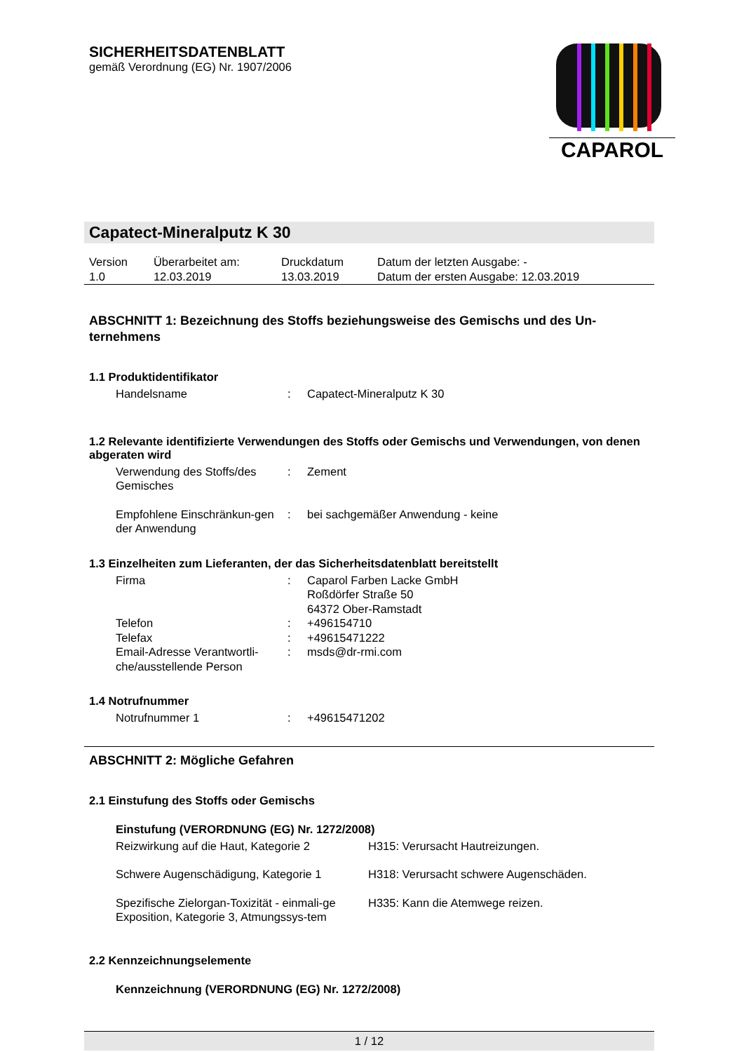SICHERHEITSDATENBLATT
gemäß Verordnung (EG) Nr. 1907/2006
CAPAROL
Capatect-Mineralputz K 30
| Version 1.0 | Überarbeitet am: 12.03.2019 | Druckdatum 13.03.2019 | Datum der letzten Ausgabe: - Datum der ersten Ausgabe: 12.03.2019 |
ABSCHNITT 1: Bezeichnung des Stoffs beziehungsweise des Gemischs und des Un-ternehmens
1.1 Produktidentifikator
| Handelsname | : | Capatect-Mineralputz K 30 |
1.2 Relevante identifizierte Verwendungen des Stoffs oder Gemischs und Verwendungen, von denen abgeraten wird
| Verwendung des Stoffs/des Gemisches | : | Zement |
| Empfohlene Einschränkun-gen der Anwendung | : | bei sachgemäßer Anwendung - keine |
1.3 Einzelheiten zum Lieferanten, der das Sicherheitsdatenblatt bereitstellt
| Firma | : | Caparol Farben Lacke GmbH Roßdörfer Straße 50 64372 Ober-Ramstadt |
| Telefon | : | +496154710 |
| Telefax | : | +49615471222 |
| Email-Adresse Verantwortli-che/ausstellende Person | : | msds@dr-rmi.com |
1.4 Notrufnummer
| Notrufnummer 1 | : | +49615471202 |
ABSCHNITT 2: Mögliche Gefahren
2.1 Einstufung des Stoffs oder Gemischs
Einstufung (VERORDNUNG (EG) Nr. 1272/2008)
| Reizwirkung auf die Haut, Kategorie 2 | H315: Verursacht Hautreizungen. |
| Schwere Augenschädigung, Kategorie 1 | H318: Verursacht schwere Augenschäden. |
| Spezifische Zielorgan-Toxizität - einmali-ge Exposition, Kategorie 3, Atmungssys-tem | H335: Kann die Atemwege reizen. |
2.2 Kennzeichnungselemente
Kennzeichnung (VERORDNUNG (EG) Nr. 1272/2008)
1 / 12